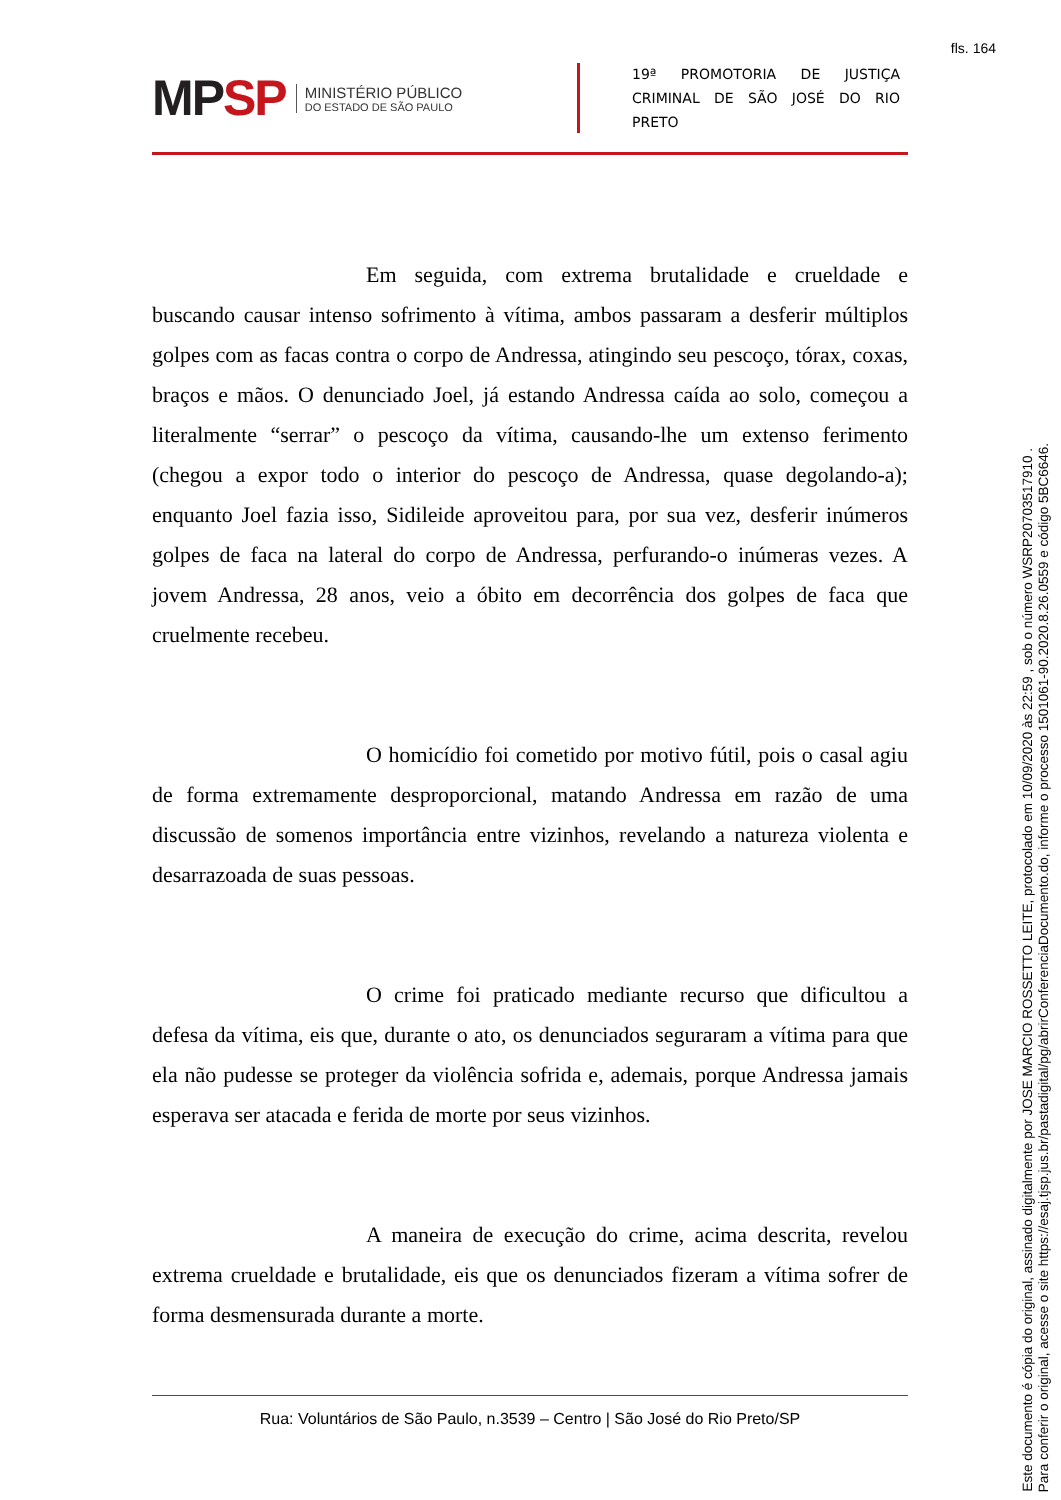fls. 164
MPSP
MINISTÉRIO PÚBLICO
DO ESTADO DE SÃO PAULO
19ª PROMOTORIA DE JUSTIÇA
CRIMINAL DE SÃO JOSÉ DO RIO PRETO
Em seguida, com extrema brutalidade e crueldade e buscando causar intenso sofrimento à vítima, ambos passaram a desferir múltiplos golpes com as facas contra o corpo de Andressa, atingindo seu pescoço, tórax, coxas, braços e mãos. O denunciado Joel, já estando Andressa caída ao solo, começou a literalmente “serrar” o pescoço da vítima, causando-lhe um extenso ferimento (chegou a expor todo o interior do pescoço de Andressa, quase degolando-a); enquanto Joel fazia isso, Sidileide aproveitou para, por sua vez, desferir inúmeros golpes de faca na lateral do corpo de Andressa, perfurando-o inúmeras vezes. A jovem Andressa, 28 anos, veio a óbito em decorrência dos golpes de faca que cruelmente recebeu.
O homicídio foi cometido por motivo fútil, pois o casal agiu de forma extremamente desproporcional, matando Andressa em razão de uma discussão de somenos importância entre vizinhos, revelando a natureza violenta e desarrazoada de suas pessoas.
O crime foi praticado mediante recurso que dificultou a defesa da vítima, eis que, durante o ato, os denunciados seguraram a vítima para que ela não pudesse se proteger da violência sofrida e, ademais, porque Andressa jamais esperava ser atacada e ferida de morte por seus vizinhos.
A maneira de execução do crime, acima descrita, revelou extrema crueldade e brutalidade, eis que os denunciados fizeram a vítima sofrer de forma desmensurada durante a morte.
Rua: Voluntários de São Paulo, n.3539 – Centro | São José do Rio Preto/SP
Este documento é cópia do original, assinado digitalmente por JOSE MARCIO ROSSETTO LEITE, protocolado em 10/09/2020 às 22:59 , sob o número WSRP20703517910 .
Para conferir o original, acesse o site https://esaj.tjsp.jus.br/pastadigital/pg/abrirConferenciaDocumento.do, informe o processo 1501061-90.2020.8.26.0559 e código 5BC6646.